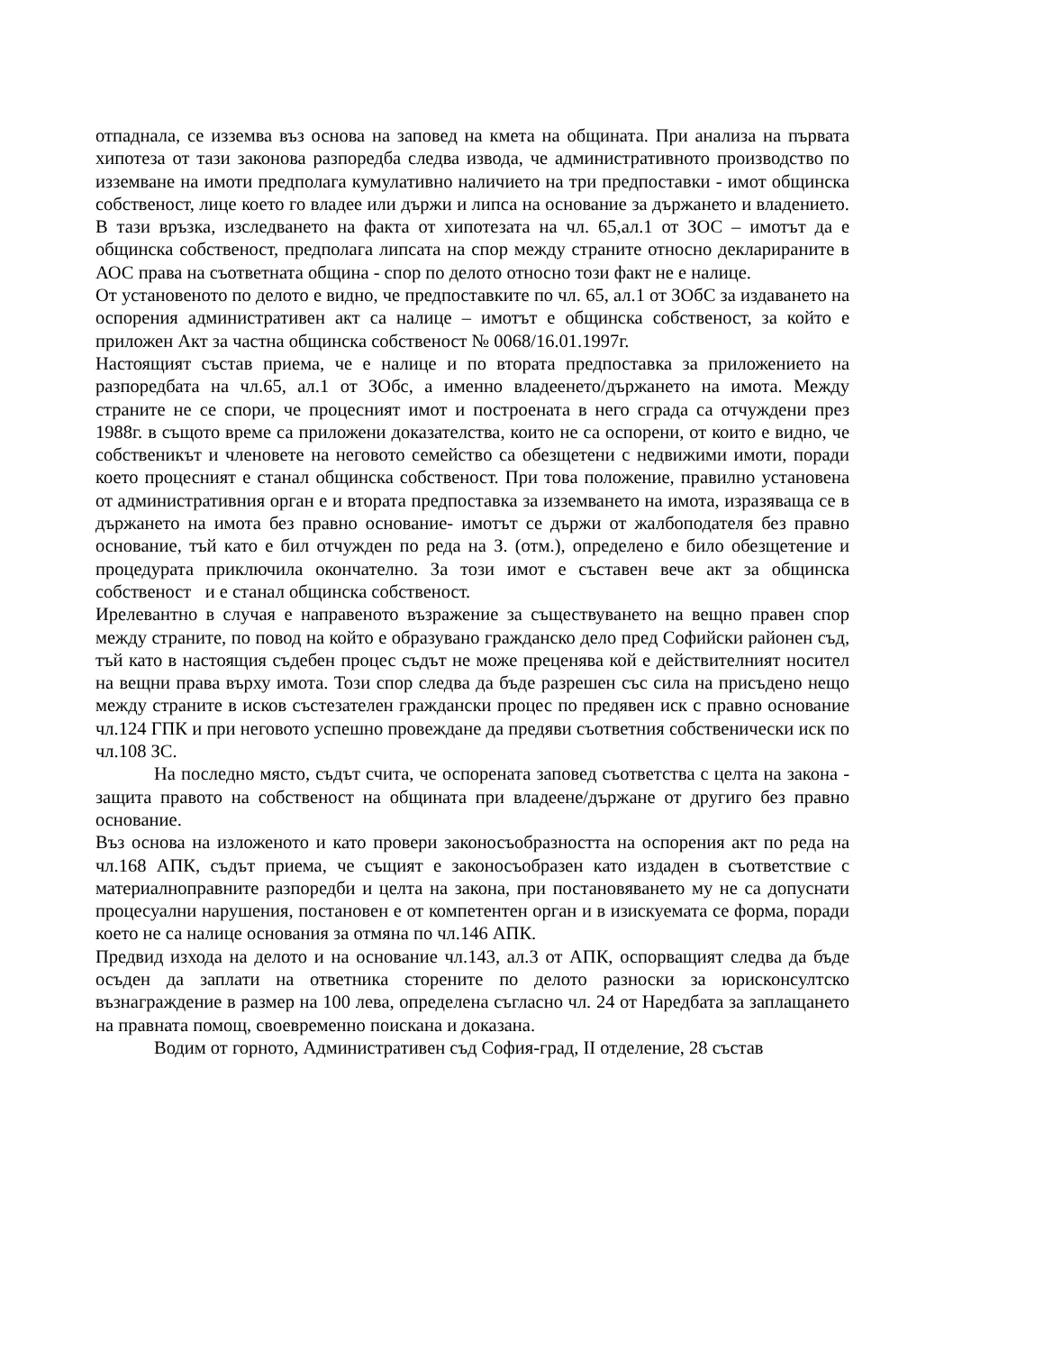отпаднала, се изземва въз основа на заповед на кмета на общината. При анализа на първата хипотеза от тази законова разпоредба следва извода, че административното производство по изземване на имоти предполага кумулативно наличието на три предпоставки - имот общинска собственост, лице което го владее или държи и липса на основание за държането и владението. В тази връзка, изследването на факта от хипотезата на чл. 65,ал.1 от ЗОС – имотът да е общинска собственост, предполага липсата на спор между страните относно декларираните в АОС права на съответната община - спор по делото относно този факт не е налице.
От установеното по делото е видно, че предпоставките по чл. 65, ал.1 от ЗОбС за издаването на оспорения административен акт са налице – имотът е общинска собственост, за който е приложен Акт за частна общинска собственост № 0068/16.01.1997г.
Настоящият състав приема, че е налице и по втората предпоставка за приложението на разпоредбата на чл.65, ал.1 от ЗОбс, а именно владеенето/държането на имота. Между страните не се спори, че процесният имот и построената в него сграда са отчуждени през 1988г. в същото време са приложени доказателства, които не са оспорени, от които е видно, че собственикът и членовете на неговото семейство са обезщетени с недвижими имоти, поради което процесният е станал общинска собственост. При това положение, правилно установена от административния орган е и втората предпоставка за изземването на имота, изразяваща се в държането на имота без правно основание- имотът се държи от жалбоподателя без правно основание, тъй като е бил отчужден по реда на З. (отм.), определено е било обезщетение и процедурата приключила окончателно. За този имот е съставен вече акт за общинска собственост и е станал общинска собственост.
Ирелевантно в случая е направеното възражение за съществуването на вещно правен спор между страните, по повод на който е образувано гражданско дело пред Софийски районен съд, тъй като в настоящия съдебен процес съдът не може преценява кой е действителният носител на вещни права върху имота. Този спор следва да бъде разрешен със сила на присъдено нещо между страните в исков състезателен граждански процес по предявен иск с правно основание чл.124 ГПК и при неговото успешно провеждане да предяви съответния собственически иск по чл.108 ЗС.
На последно място, съдът счита, че оспорената заповед съответства с целта на закона - защита правото на собственост на общината при владеене/държане от другиго без правно основание.
Въз основа на изложеното и като провери законосъобразността на оспорения акт по реда на чл.168 АПК, съдът приема, че същият е законосъобразен като издаден в съответствие с материалноправните разпоредби и целта на закона, при постановяването му не са допуснати процесуални нарушения, постановен е от компетентен орган и в изискуемата се форма, поради което не са налице основания за отмяна по чл.146 АПК.
Предвид изхода на делото и на основание чл.143, ал.3 от АПК, оспорващият следва да бъде осъден да заплати на ответника сторените по делото разноски за юрисконсултско възнаграждение в размер на 100 лева, определена съгласно чл. 24 от Наредбата за заплащането на правната помощ, своевременно поискана и доказана.
Водим от горното, Административен съд София-град, II отделение, 28 състав